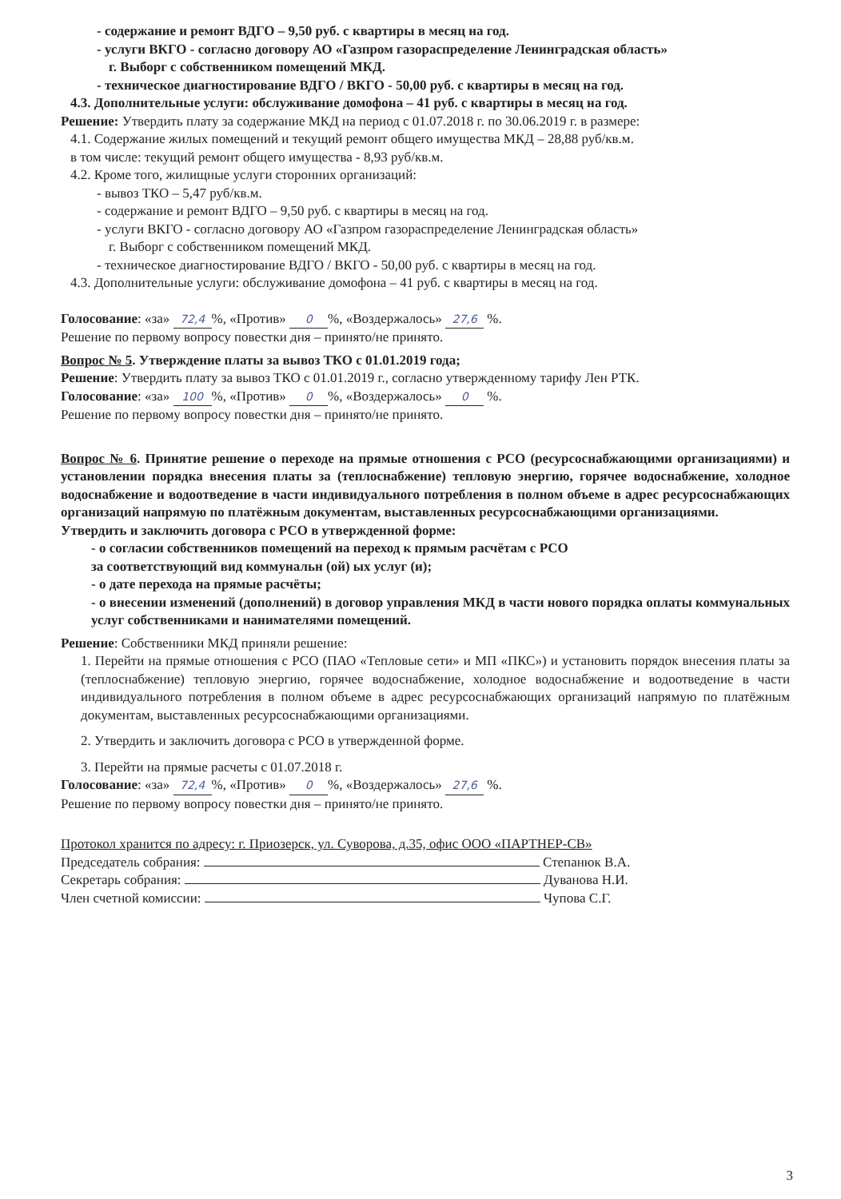- содержание и ремонт ВДГО – 9,50 руб. с квартиры в месяц на год.
- услуги ВКГО - согласно договору АО «Газпром газораспределение Ленинградская область»
г. Выборг с собственником помещений МКД.
- техническое диагностирование ВДГО / ВКГО - 50,00 руб. с квартиры в месяц на год.
4.3. Дополнительные услуги: обслуживание домофона – 41 руб. с квартиры в месяц на год.
Решение: Утвердить плату за содержание МКД на период с 01.07.2018 г. по 30.06.2019 г. в размере:
4.1. Содержание жилых помещений и текущий ремонт общего имущества МКД – 28,88 руб/кв.м.
в том числе: текущий ремонт общего имущества - 8,93 руб/кв.м.
4.2. Кроме того, жилищные услуги сторонних организаций:
- вывоз ТКО – 5,47 руб/кв.м.
- содержание и ремонт ВДГО – 9,50 руб. с квартиры в месяц на год.
- услуги ВКГО - согласно договору АО «Газпром газораспределение Ленинградская область»
г. Выборг с собственником помещений МКД.
- техническое диагностирование ВДГО / ВКГО - 50,00 руб. с квартиры в месяц на год.
4.3. Дополнительные услуги: обслуживание домофона – 41 руб. с квартиры в месяц на год.
Голосование: «за» 72,4%, «Против» 0%, «Воздержалось» 27,6 %.
Решение по первому вопросу повестки дня – принято/не принято.
Вопрос № 5. Утверждение платы за вывоз ТКО с 01.01.2019 года;
Решение: Утвердить плату за вывоз ТКО с 01.01.2019 г., согласно утвержденному тарифу Лен РТК.
Голосование: «за» 100%, «Против» 0%, «Воздержалось» 0 %.
Решение по первому вопросу повестки дня – принято/не принято.
Вопрос № 6. Принятие решение о переходе на прямые отношения с РСО (ресурсоснабжающими организациями) и установлении порядка внесения платы за (теплоснабжение) тепловую энергию, горячее водоснабжение, холодное водоснабжение и водоотведение в части индивидуального потребления в полном объеме в адрес ресурсоснабжающих организаций напрямую по платёжным документам, выставленных ресурсоснабжающими организациями.
Утвердить и заключить договора с РСО в утвержденной форме:
- о согласии собственников помещений на переход к прямым расчётам с РСО
за соответствующий вид коммунальн (ой) ых услуг (и);
- о дате перехода на прямые расчёты;
- о внесении изменений (дополнений) в договор управления МКД в части нового порядка оплаты коммунальных услуг собственниками и нанимателями помещений.
Решение: Собственники МКД приняли решение:
1. Перейти на прямые отношения с РСО (ПАО «Тепловые сети» и МП «ПКС») и установить порядок внесения платы за (теплоснабжение) тепловую энергию, горячее водоснабжение, холодное водоснабжение и водоотведение в части индивидуального потребления в полном объеме в адрес ресурсоснабжающих организаций напрямую по платёжным документам, выставленных ресурсоснабжающими организациями.
2. Утвердить и заключить договора с РСО в утвержденной форме.
3. Перейти на прямые расчеты с 01.07.2018 г.
Голосование: «за» 72,4%, «Против» 0%, «Воздержалось» 27,6 %.
Решение по первому вопросу повестки дня – принято/не принято.
Протокол хранится по адресу: г. Приозерск, ул. Суворова, д.35, офис ООО «ПАРТНЕР-СВ»
Председатель собрания: Степанюк В.А.
Секретарь собрания: Дуванова Н.И.
Член счетной комиссии: Чупова С.Г.
3